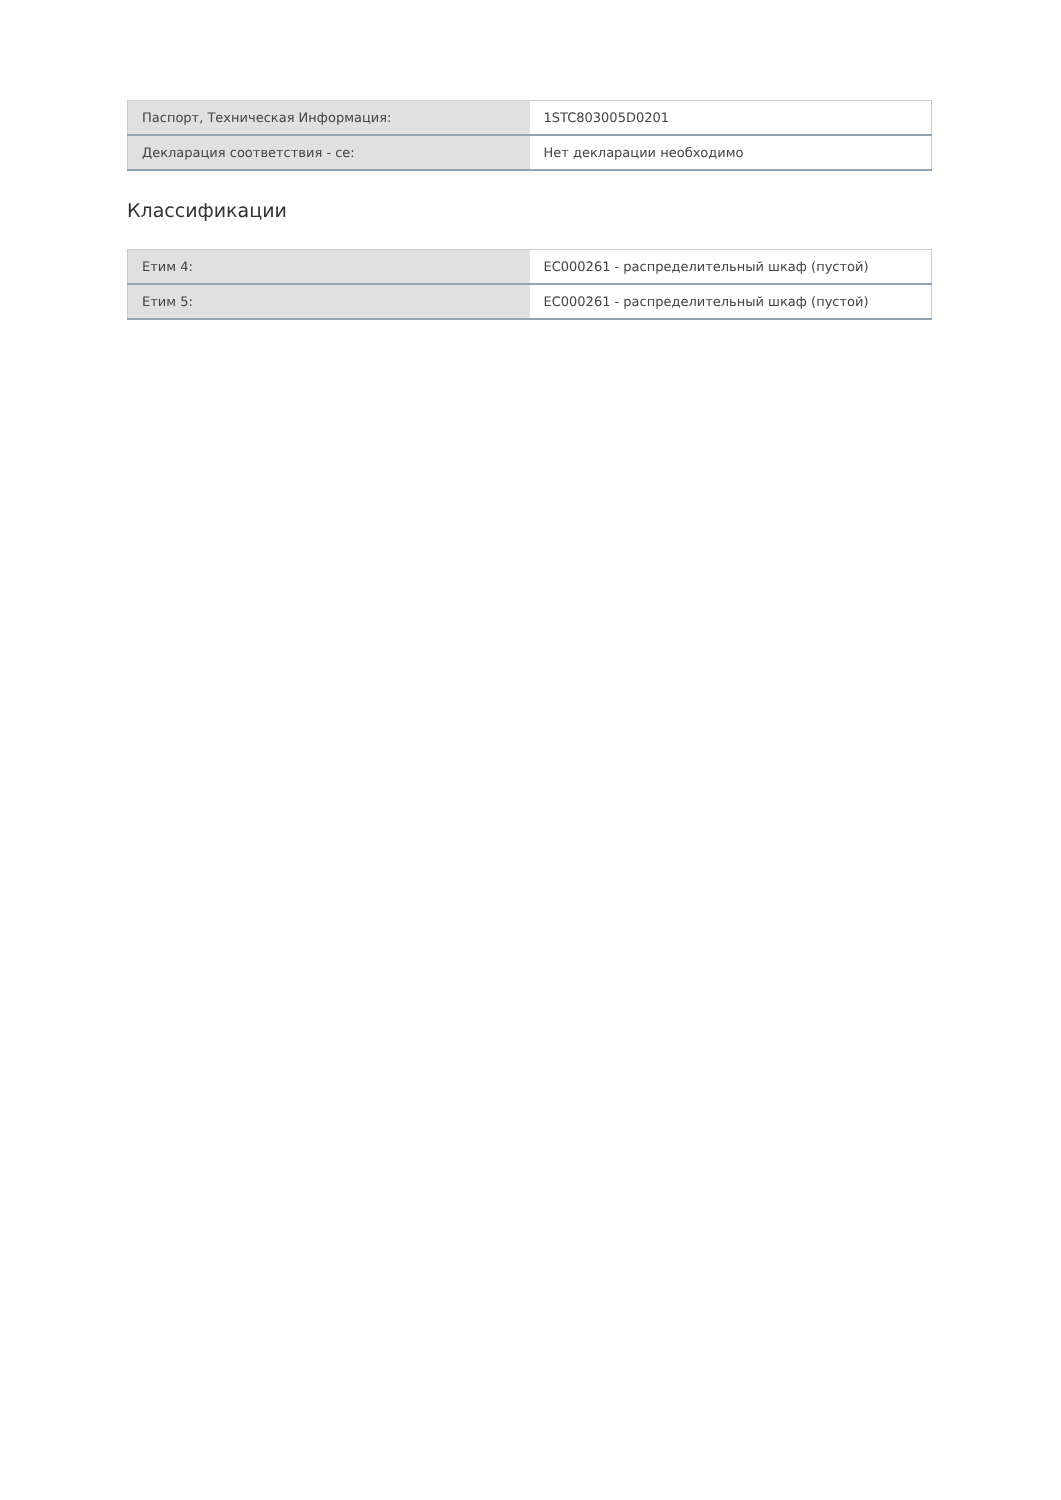| Паспорт, Техническая Информация: | 1STC803005D0201 |
| Декларация соответствия - ce: | Нет декларации необходимо |
Классификации
| Етим 4: | EC000261 - распределительный шкаф (пустой) |
| Етим 5: | EC000261 - распределительный шкаф (пустой) |